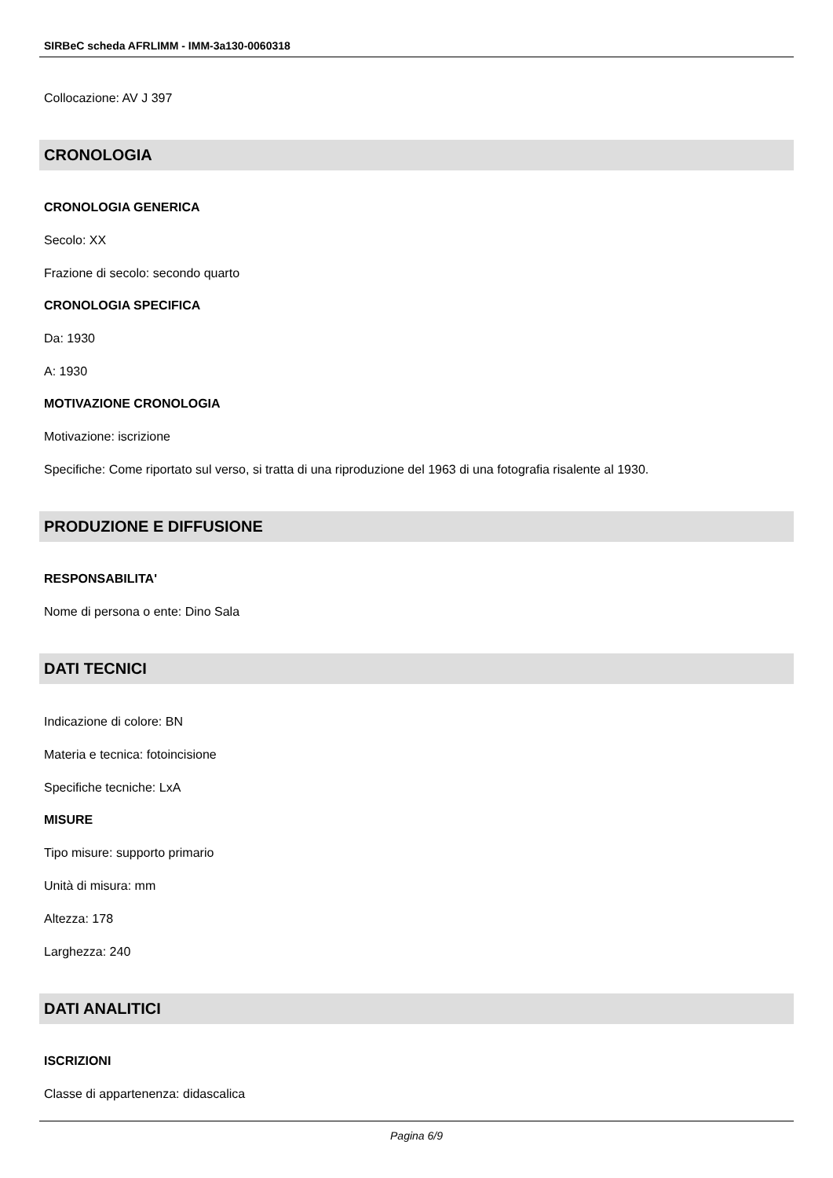SIRBeC scheda AFRLIMM - IMM-3a130-0060318
Collocazione: AV J 397
CRONOLOGIA
CRONOLOGIA GENERICA
Secolo: XX
Frazione di secolo: secondo quarto
CRONOLOGIA SPECIFICA
Da: 1930
A: 1930
MOTIVAZIONE CRONOLOGIA
Motivazione: iscrizione
Specifiche: Come riportato sul verso, si tratta di una riproduzione del 1963 di una fotografia risalente al 1930.
PRODUZIONE E DIFFUSIONE
RESPONSABILITA'
Nome di persona o ente: Dino Sala
DATI TECNICI
Indicazione di colore: BN
Materia e tecnica: fotoincisione
Specifiche tecniche: LxA
MISURE
Tipo misure: supporto primario
Unità di misura: mm
Altezza: 178
Larghezza: 240
DATI ANALITICI
ISCRIZIONI
Classe di appartenenza: didascalica
Pagina 6/9